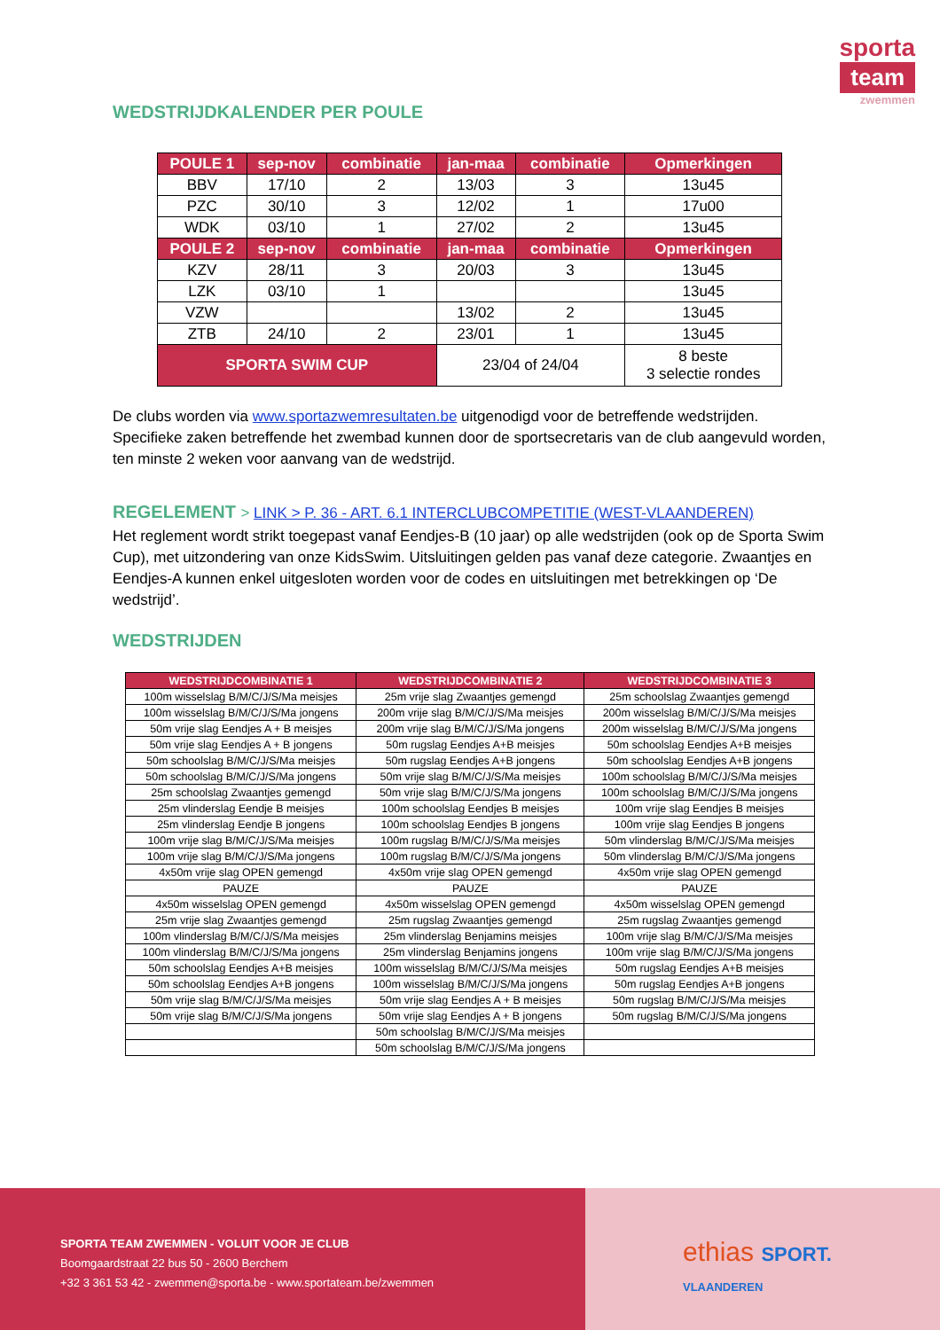sporta
team
zwemmen
WEDSTRIJDKALENDER PER POULE
| POULE 1 | sep-nov | combinatie | jan-maa | combinatie | Opmerkingen |
| --- | --- | --- | --- | --- | --- |
| BBV | 17/10 | 2 | 13/03 | 3 | 13u45 |
| PZC | 30/10 | 3 | 12/02 | 1 | 17u00 |
| WDK | 03/10 | 1 | 27/02 | 2 | 13u45 |
| POULE 2 | sep-nov | combinatie | jan-maa | combinatie | Opmerkingen |
| KZV | 28/11 | 3 | 20/03 | 3 | 13u45 |
| LZK | 03/10 | 1 | | | 13u45 |
| VZW | | | 13/02 | 2 | 13u45 |
| ZTB | 24/10 | 2 | 23/01 | 1 | 13u45 |
| SPORTA SWIM CUP | | | 23/04 of 24/04 | | 8 beste 3 selectie rondes |
De clubs worden via www.sportazwemresultaten.be uitgenodigd voor de betreffende wedstrijden. Specifieke zaken betreffende het zwembad kunnen door de sportsecretaris van de club aangevuld worden, ten minste 2 weken voor aanvang van de wedstrijd.
REGELEMENT > LINK > P. 36 - ART. 6.1 INTERCLUBCOMPETITIE (WEST-VLAANDEREN)
Het reglement wordt strikt toegepast vanaf Eendjes-B (10 jaar) op alle wedstrijden (ook op de Sporta Swim Cup), met uitzondering van onze KidsSwim. Uitsluitingen gelden pas vanaf deze categorie. Zwaantjes en Eendjes-A kunnen enkel uitgesloten worden voor de codes en uitsluitingen met betrekkingen op ‘De wedstrijd’.
WEDSTRIJDEN
| WEDSTRIJDCOMBINATIE 1 | WEDSTRIJDCOMBINATIE 2 | WEDSTRIJDCOMBINATIE 3 |
| --- | --- | --- |
| 100m wisselslag B/M/C/J/S/Ma meisjes | 25m vrije slag Zwaantjes gemengd | 25m schoolslag Zwaantjes gemengd |
| 100m wisselslag B/M/C/J/S/Ma jongens | 200m vrije slag B/M/C/J/S/Ma meisjes | 200m wisselslag B/M/C/J/S/Ma meisjes |
| 50m vrije slag Eendjes A + B meisjes | 200m vrije slag B/M/C/J/S/Ma jongens | 200m wisselslag B/M/C/J/S/Ma jongens |
| 50m vrije slag Eendjes A + B jongens | 50m rugslag Eendjes A+B meisjes | 50m schoolslag Eendjes A+B meisjes |
| 50m schoolslag B/M/C/J/S/Ma meisjes | 50m rugslag Eendjes A+B jongens | 50m schoolslag Eendjes A+B jongens |
| 50m schoolslag B/M/C/J/S/Ma jongens | 50m vrije slag B/M/C/J/S/Ma meisjes | 100m schoolslag B/M/C/J/S/Ma meisjes |
| 25m schoolslag Zwaantjes gemengd | 50m vrije slag B/M/C/J/S/Ma jongens | 100m schoolslag B/M/C/J/S/Ma jongens |
| 25m vlinderslag Eendje B meisjes | 100m schoolslag Eendjes B meisjes | 100m vrije slag Eendjes B meisjes |
| 25m vlinderslag Eendje B jongens | 100m schoolslag Eendjes B jongens | 100m vrije slag Eendjes B jongens |
| 100m vrije slag B/M/C/J/S/Ma meisjes | 100m rugslag B/M/C/J/S/Ma meisjes | 50m vlinderslag B/M/C/J/S/Ma meisjes |
| 100m vrije slag B/M/C/J/S/Ma jongens | 100m rugslag B/M/C/J/S/Ma jongens | 50m vlinderslag B/M/C/J/S/Ma jongens |
| 4x50m vrije slag OPEN gemengd | 4x50m vrije slag OPEN gemengd | 4x50m vrije slag OPEN gemengd |
| PAUZE | PAUZE | PAUZE |
| 4x50m wisselslag OPEN gemengd | 4x50m wisselslag OPEN gemengd | 4x50m wisselslag OPEN gemengd |
| 25m vrije slag Zwaantjes gemengd | 25m rugslag Zwaantjes gemengd | 25m rugslag Zwaantjes gemengd |
| 100m vlinderslag B/M/C/J/S/Ma meisjes | 25m vlinderslag Benjamins meisjes | 100m vrije slag B/M/C/J/S/Ma meisjes |
| 100m vlinderslag B/M/C/J/S/Ma jongens | 25m vlinderslag Benjamins jongens | 100m vrije slag B/M/C/J/S/Ma jongens |
| 50m schoolslag Eendjes A+B meisjes | 100m wisselslag B/M/C/J/S/Ma meisjes | 50m rugslag Eendjes A+B meisjes |
| 50m schoolslag Eendjes A+B jongens | 100m wisselslag B/M/C/J/S/Ma jongens | 50m rugslag Eendjes A+B jongens |
| 50m vrije slag B/M/C/J/S/Ma meisjes | 50m vrije slag Eendjes A + B meisjes | 50m rugslag B/M/C/J/S/Ma meisjes |
| 50m vrije slag B/M/C/J/S/Ma jongens | 50m vrije slag Eendjes A + B jongens | 50m rugslag B/M/C/J/S/Ma jongens |
| | 50m schoolslag B/M/C/J/S/Ma meisjes | |
| | 50m schoolslag B/M/C/J/S/Ma jongens | |
ethias SPORT.
VLAANDEREN
SPORTA TEAM ZWEMMEN - VOLUIT VOOR JE CLUB
Boomgaardstraat 22 bus 50 - 2600 Berchem
+32 3 361 53 42 - zwemmen@sporta.be - www.sportateam.be/zwemmen